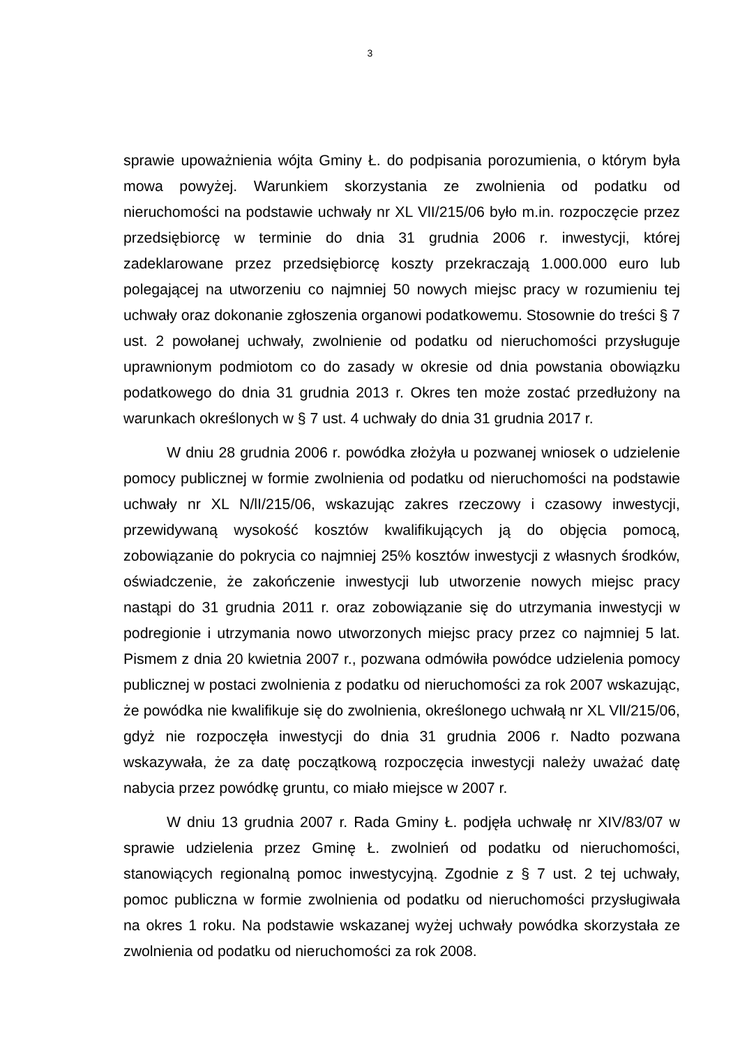3
sprawie upoważnienia wójta Gminy Ł. do podpisania porozumienia, o którym była mowa powyżej. Warunkiem skorzystania ze zwolnienia od podatku od nieruchomości na podstawie uchwały nr XL VlI/215/06 było m.in. rozpoczęcie przez przedsiębiorcę w terminie do dnia 31 grudnia 2006 r. inwestycji, której zadeklarowane przez przedsiębiorcę koszty przekraczają 1.000.000 euro lub polegającej na utworzeniu co najmniej 50 nowych miejsc pracy w rozumieniu tej uchwały oraz dokonanie zgłoszenia organowi podatkowemu. Stosownie do treści § 7 ust. 2 powołanej uchwały, zwolnienie od podatku od nieruchomości przysługuje uprawnionym podmiotom co do zasady w okresie od dnia powstania obowiązku podatkowego do dnia 31 grudnia 2013 r. Okres ten może zostać przedłużony na warunkach określonych w § 7 ust. 4 uchwały do dnia 31 grudnia 2017 r.
W dniu 28 grudnia 2006 r. powódka złożyła u pozwanej wniosek o udzielenie pomocy publicznej w formie zwolnienia od podatku od nieruchomości na podstawie uchwały nr XL N/lI/215/06, wskazując zakres rzeczowy i czasowy inwestycji, przewidywaną wysokość kosztów kwalifikujących ją do objęcia pomocą, zobowiązanie do pokrycia co najmniej 25% kosztów inwestycji z własnych środków, oświadczenie, że zakończenie inwestycji lub utworzenie nowych miejsc pracy nastąpi do 31 grudnia 2011 r. oraz zobowiązanie się do utrzymania inwestycji w podregionie i utrzymania nowo utworzonych miejsc pracy przez co najmniej 5 lat. Pismem z dnia 20 kwietnia 2007 r., pozwana odmówiła powódce udzielenia pomocy publicznej w postaci zwolnienia z podatku od nieruchomości za rok 2007 wskazując, że powódka nie kwalifikuje się do zwolnienia, określonego uchwałą nr XL VlI/215/06, gdyż nie rozpoczęła inwestycji do dnia 31 grudnia 2006 r. Nadto pozwana wskazywała, że za datę początkową rozpoczęcia inwestycji należy uważać datę nabycia przez powódkę gruntu, co miało miejsce w 2007 r.
W dniu 13 grudnia 2007 r. Rada Gminy Ł. podjęła uchwałę nr XIV/83/07 w sprawie udzielenia przez Gminę Ł. zwolnień od podatku od nieruchomości, stanowiących regionalną pomoc inwestycyjną. Zgodnie z § 7 ust. 2 tej uchwały, pomoc publiczna w formie zwolnienia od podatku od nieruchomości przysługiwała na okres 1 roku. Na podstawie wskazanej wyżej uchwały powódka skorzystała ze zwolnienia od podatku od nieruchomości za rok 2008.